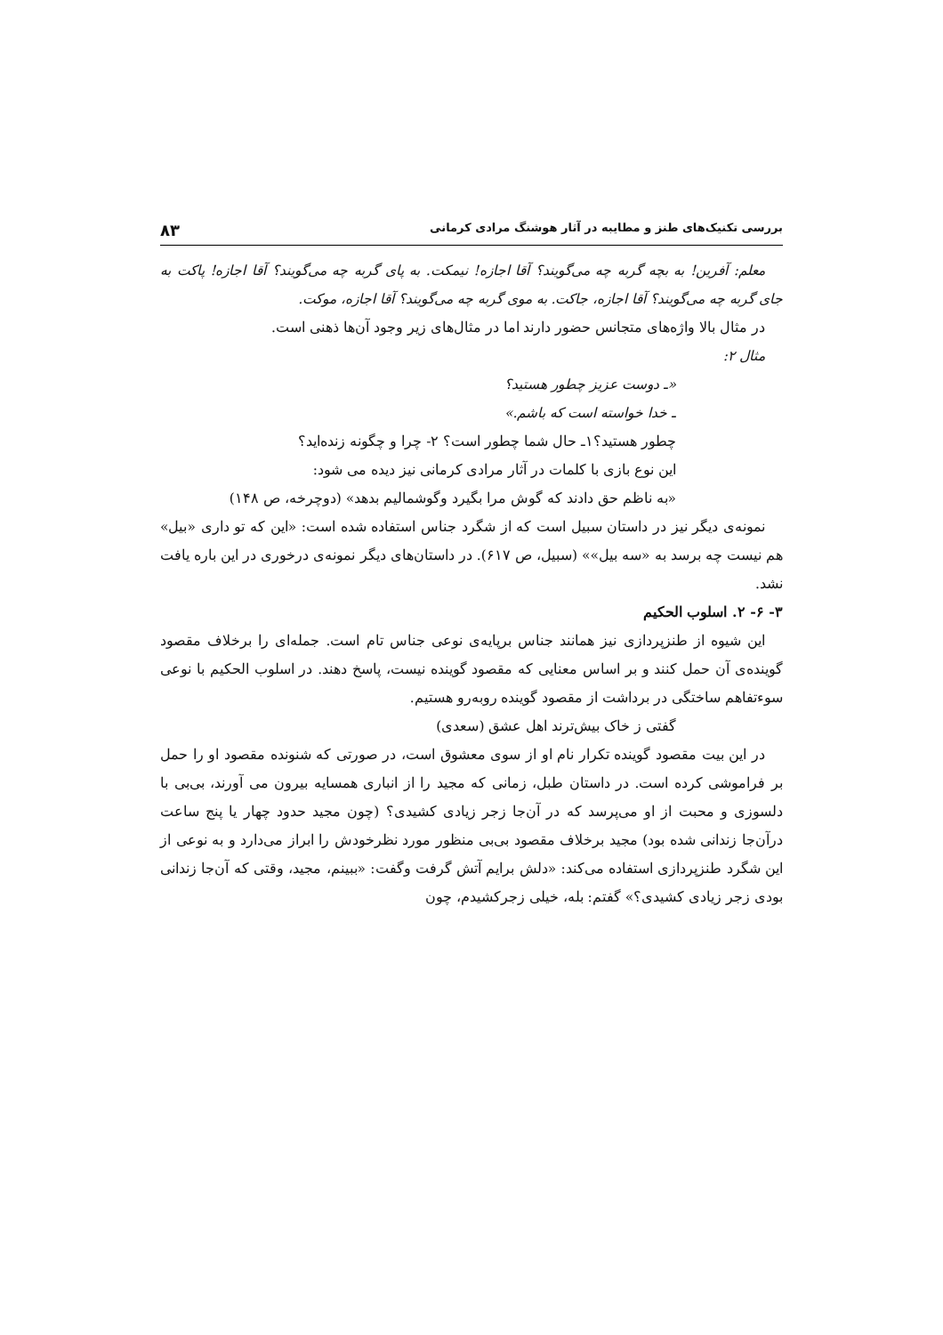بررسی تکنیک‌های طنز و مطایبه در آثار هوشنگ مرادی کرمانی ۸۳
معلم: آفرین! به بچه گربه چه می‌گویند؟ آقا اجازه! نیمکت. به پای گربه چه می‌گویند؟ آقا اجازه! پاکت به جای گربه چه می‌گویند؟ آقا اجازه، جاکت. به موی گربه چه می‌گویند؟ آقا اجازه، موکت.
در مثال بالا واژه‌های متجانس حضور دارند اما در مثال‌های زیر وجود آن‌ها ذهنی است.
مثال ۲:
«ـ دوست عزیز چطور هستید؟
ـ خدا خواسته است که باشم.»
چطور هستید؟۱ـ حال شما چطور است؟ ۲- چرا و چگونه زنده‌اید؟
این نوع بازی با کلمات در آثار مرادی کرمانی نیز دیده می شود:
«به ناظم حق دادند که گوش مرا بگیرد وگوشمالیم بدهد» (دوچرخه، ص ۱۴۸)
نمونه‌ی دیگر نیز در داستان سبیل است که از شگرد جناس استفاده شده است: «این که تو داری «بیل» هم نیست چه برسد به «سه بیل»» (سبیل، ص ۶۱۷). در داستان‌های دیگر نمونه‌ی درخوری در این باره یافت نشد.
۳- ۶- ۲. اسلوب الحکیم
این شیوه از طنزپردازی نیز همانند جناس برپایه‌ی نوعی جناس تام است. جمله‌ای را برخلاف مقصود گوینده‌ی آن حمل کنند و بر اساس معنایی که مقصود گوینده نیست، پاسخ دهند. در اسلوب الحکیم با نوعی سوءتفاهم ساختگی در برداشت از مقصود گوینده روبه‌رو هستیم.
گفتی ز خاک بیش‌ترند اهل عشق (سعدی)
در این بیت مقصود گوینده تکرار نام او از سوی معشوق است، در صورتی که شنونده مقصود او را حمل بر فراموشی کرده است. در داستان طبل، زمانی که مجید را از انباری همسایه بیرون می آورند، بی‌بی با دلسوزی و محبت از او می‌پرسد که در آن‌جا زجر زیادی کشیدی؟ (چون مجید حدود چهار یا پنج ساعت درآن‌جا زندانی شده بود) مجید برخلاف مقصود بی‌بی منظور مورد نظرخودش را ابراز می‌دارد و به نوعی از این شگرد طنزپردازی استفاده می‌کند: «دلش برایم آتش گرفت وگفت: «ببینم، مجید، وقتی که آن‌جا زندانی بودی زجر زیادی کشیدی؟» گفتم: بله، خیلی زجرکشیدم، چون